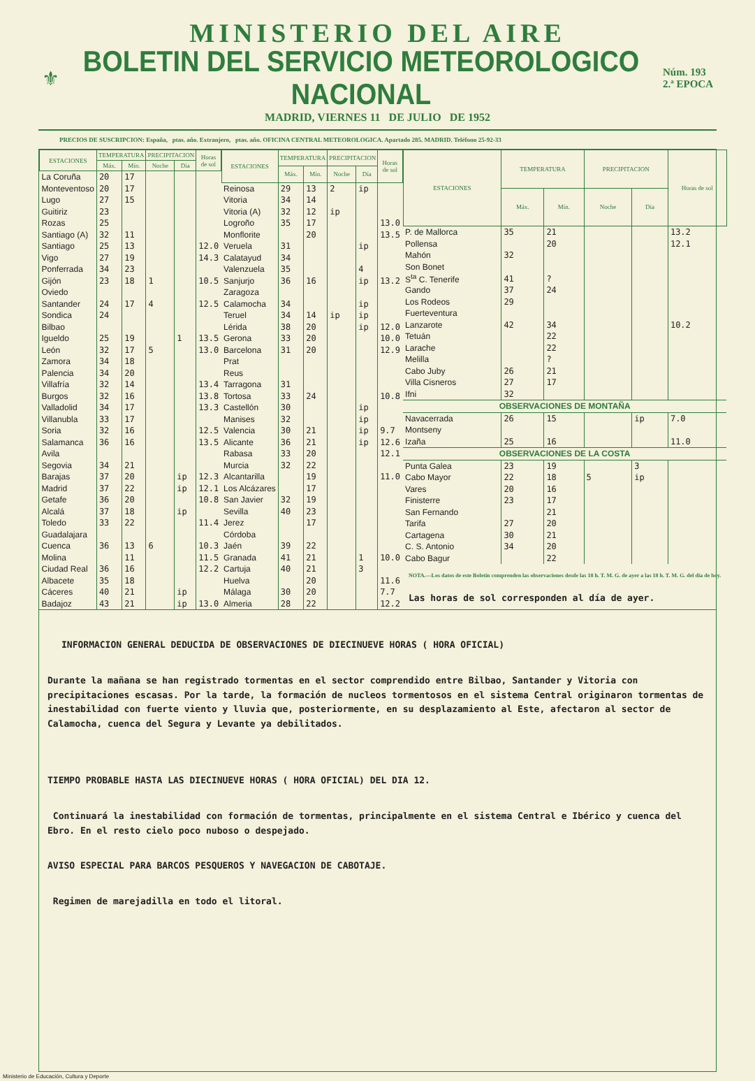MINISTERIO DEL AIRE
⚜
BOLETIN DEL SERVICIO METEOROLOGICO NACIONAL
Núm. 193
2.ª EPOCA
MADRID, VIERNES 11 DE JULIO DE 1952
PRECIOS DE SUSCRIPCION: España, ptas. año. Extranjero, ptas. año. OFICINA CENTRAL METEOROLOGICA. Apartado 285. MADRID. Teléfono 25-92-33
| ESTACIONES | TEMPERATURA | | PRECIPITACION | | Horas de sol |
| --- | --- | --- | --- | --- | --- |
| | Máx. | Mín. | Noche | Día | |
| La Coruña | 20 | 17 | | | |
| Monteventoso | 20 | 17 | | | |
| Lugo | 27 | 15 | | | |
| Guitiriz | 23 | | | | |
| Rozas | 25 | | | | |
| Santiago (A) | 32 | 11 | | | |
| Santiago | 25 | 13 | | | 12.0 |
| Vigo | 27 | 19 | | | 14.3 |
| Ponferrada | 34 | 23 | | | |
| Gijón | 23 | 18 | 1 | | 10.5 |
| Oviedo | | | | | |
| Santander | 24 | 17 | 4 | | 12.5 |
| Sondica | 24 | | | | |
| Bilbao | | | | | |
| Igueldo | 25 | 19 | | 1 | 13.5 |
| León | 32 | 17 | 5 | | 13.0 |
| Zamora | 34 | 18 | | | |
| Palencia | 34 | 20 | | | |
| Villafría | 32 | 14 | | | 13.4 |
| Burgos | 32 | 16 | | | 13.8 |
| Valladolid | 34 | 17 | | | 13.3 |
| Villanubla | 33 | 17 | | | |
| Soria | 32 | 16 | | | 12.5 |
| Salamanca | 36 | 16 | | | 13.5 |
| Avila | | | | | |
| Segovia | 34 | 21 | | | |
| Barajas | 37 | 20 | | ip | 12.3 |
| Madrid | 37 | 22 | | ip | 12.1 |
| Getafe | 36 | 20 | | | 10.8 |
| Alcalá | 37 | 18 | | ip | |
| Toledo | 33 | 22 | | | 11.4 |
| Guadalajara | | | | | |
| Cuenca | 36 | 13 | 6 | | 10.3 |
| Molina | | 11 | | | 11.5 |
| Ciudad Real | 36 | 16 | | | 12.2 |
| Albacete | 35 | 18 | | | |
| Cáceres | 40 | 21 | | ip | |
| Badajoz | 43 | 21 | | ip | 13.0 |
| ESTACIONES | TEMPERATURA | | PRECIPITACION | | Horas de sol |
| --- | --- | --- | --- | --- | --- |
| | Máx. | Mín. | Noche | Día | |
| Reinosa | 29 | 13 | 2 | ip | |
| Vitoria | 34 | 14 | | | |
| Vitoria (A) | 32 | 12 | ip | | |
| Logroño | 35 | 17 | | | 13.0 |
| Monflorite | | 20 | | | 13.5 |
| Veruela | 31 | | | ip | |
| Calatayud | 34 | | | | |
| Valenzuela | 35 | | | 4 | |
| Sanjurjo | 36 | 16 | | ip | 13.2 |
| Zaragoza | | | | | |
| Calamocha | 34 | | | ip | |
| Teruel | 34 | 14 | ip | ip | |
| Lérida | 38 | 20 | | ip | 12.0 |
| Gerona | 33 | 20 | | | 10.0 |
| Barcelona | 31 | 20 | | | 12.9 |
| Prat | | | | | |
| Reus | | | | | |
| Tarragona | 31 | | | | |
| Tortosa | 33 | 24 | | | 10.8 |
| Castellón | 30 | | | ip | |
| Manises | 32 | | | ip | |
| Valencia | 30 | 21 | | ip | 9.7 |
| Alicante | 36 | 21 | | ip | 12.6 |
| Rabasa | 33 | 20 | | | 12.1 |
| Murcia | 32 | 22 | | | |
| Alcantarilla | | 19 | | | 11.0 |
| Los Alcázares | | 17 | | | |
| San Javier | 32 | 19 | | | |
| Sevilla | 40 | 23 | | | |
| Jerez | | 17 | | | |
| Córdoba | | | | | |
| Jaén | 39 | 22 | | | |
| Granada | 41 | 21 | | 1 | 10.0 |
| Cartuja | 40 | 21 | | 3 | |
| Huelva | | 20 | | | 11.6 |
| Málaga | 30 | 20 | | | 7.7 |
| Almeria | 28 | 22 | | | 12.2 |
| ESTACIONES | TEMPERATURA | | PRECIPITACION | | Horas de sol |
| --- | --- | --- | --- | --- | --- |
| | Máx. | Mín. | Noche | Día | |
| P. de Mallorca | 35 | 21 | | | 13.2 |
| Pollensa | | 20 | | | 12.1 |
| Mahón | 32 | | | | |
| Son Bonet | | | | | |
| S<sup>ta</sup> C. Tenerife | 41 | ? | | | |
| Gando | 37 | 24 | | | |
| Los Rodeos | 29 | | | | |
| Fuerteventura | | | | | |
| Lanzarote | 42 | 34 | | | 10.2 |
| Tetuán | | 22 | | | |
| Larache | | 22 | | | |
| Melilla | | ? | | | |
| Cabo Juby | 26 | 21 | | | |
| Villa Cisneros | 27 | 17 | | | |
| Ifni | 32 | | | | |
| OBSERVACIONES DE MONTAÑA | | | | | |
| Navacerrada | 26 | 15 | | ip | 7.0 |
| Montseny | | | | | |
| Izaña | 25 | 16 | | | 11.0 |
| OBSERVACIONES DE LA COSTA | | | | | |
| Punta Galea | 23 | 19 | | 3 | |
| Cabo Mayor | 22 | 18 | 5 | ip | |
| Vares | 20 | 16 | | | |
| Finisterre | 23 | 17 | | | |
| San Fernando | | 21 | | | |
| Tarifa | 27 | 20 | | | |
| Cartagena | 30 | 21 | | | |
| C. S. Antonio | 34 | 20 | | | |
| Cabo Bagur | | 22 | | | |
| NOTA.—Los datos de este Boletín comprenden las observaciones desde las 18 h. T. M. G. de ayer a las 18 h. T. M. G. del día de hoy. | | | | | |
| Las horas de sol corresponden al día de ayer. | | | | | |
INFORMACION GENERAL DEDUCIDA DE OBSERVACIONES DE DIECINUEVE HORAS ( HORA OFICIAL)
Durante la mañana se han registrado tormentas en el sector comprendido entre Bilbao, Santander y Vitoria con precipitaciones escasas. Por la tarde, la formación de nucleos tormentosos en el sistema Central originaron tormentas de inestabilidad con fuerte viento y lluvia que, posteriormente, en su desplazamiento al Este, afectaron al sector de Calamocha, cuenca del Segura y Levante ya debilitados.
TIEMPO PROBABLE HASTA LAS DIECINUEVE HORAS ( HORA OFICIAL) DEL DIA 12.
Continuará la inestabilidad con formación de tormentas, principalmente en el sistema Central e Ibérico y cuenca del Ebro. En el resto cielo poco nuboso o despejado.
AVISO ESPECIAL PARA BARCOS PESQUEROS Y NAVEGACION DE CABOTAJE.
Regimen de marejadilla en todo el litoral.
Ministerio de Educación, Cultura y Deporte